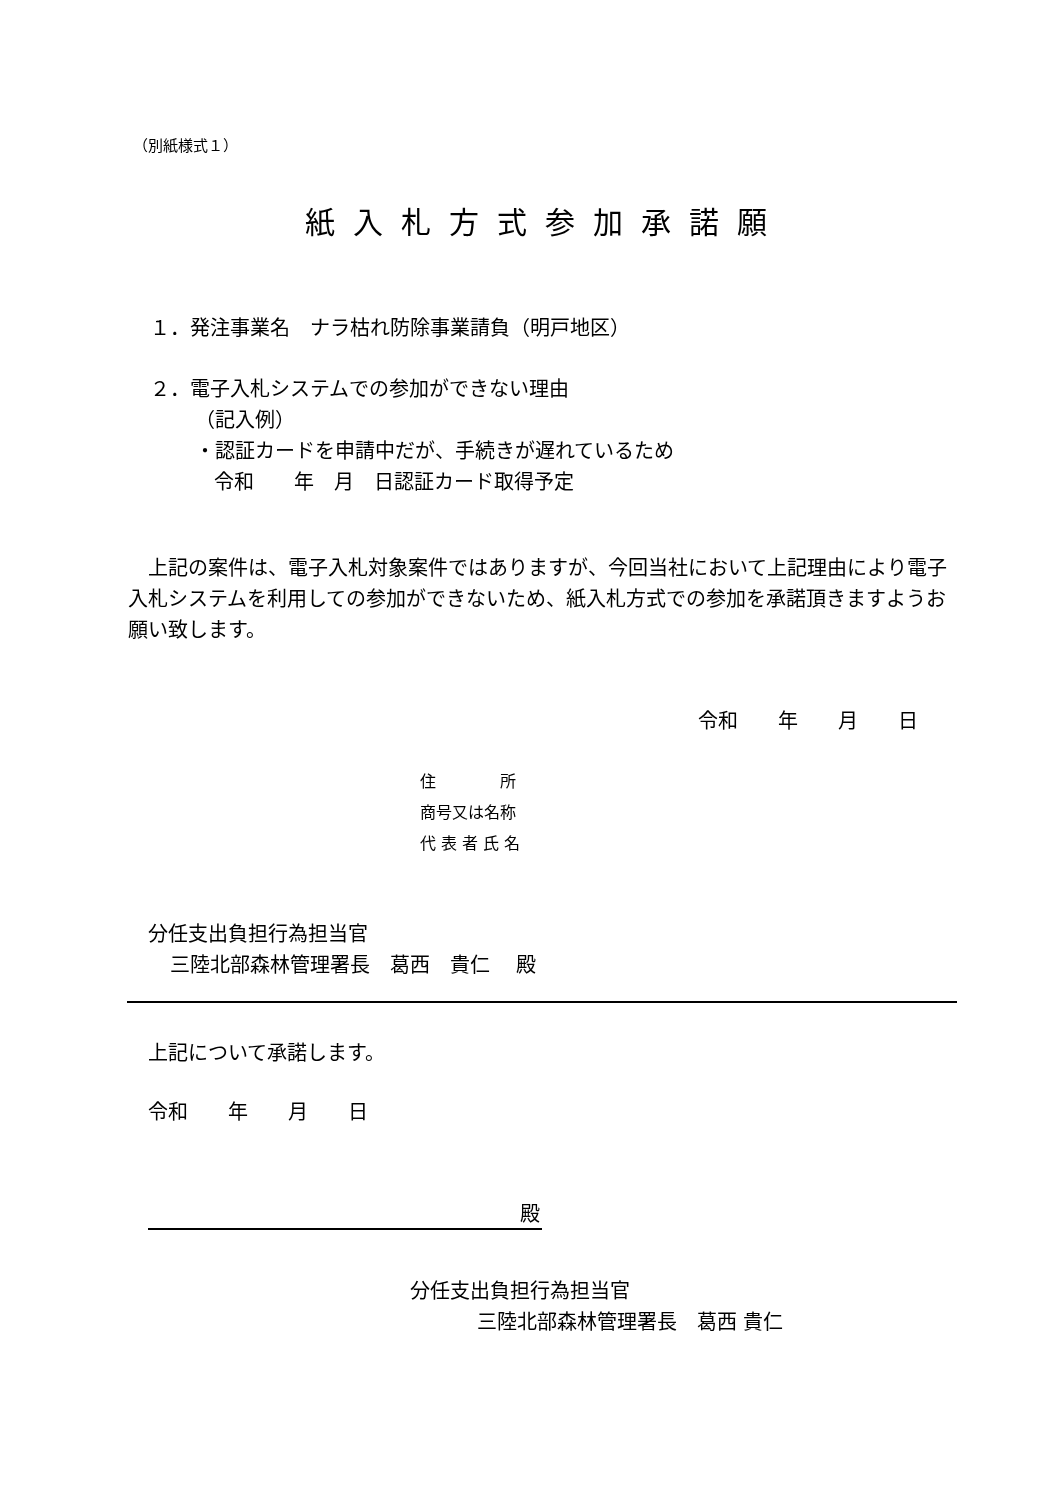（別紙様式１）
紙入札方式参加承諾願
１．発注事業名　ナラ枯れ防除事業請負（明戸地区）
２．電子入札システムでの参加ができない理由
（記入例）
・認証カードを申請中だが、手続きが遅れているため
令和　　年　月　日認証カード取得予定
　上記の案件は、電子入札対象案件ではありますが、今回当社において上記理由により電子入札システムを利用しての参加ができないため、紙入札方式での参加を承諾頂きますようお願い致します。
令和　　年　　月　　日
住　　　　所
商号又は名称
代 表 者 氏 名
分任支出負担行為担当官
三陸北部森林管理署長　葛西　貴仁　 殿
上記について承諾します。
令和　　年　　月　　日
殿
分任支出負担行為担当官
三陸北部森林管理署長　葛西 貴仁